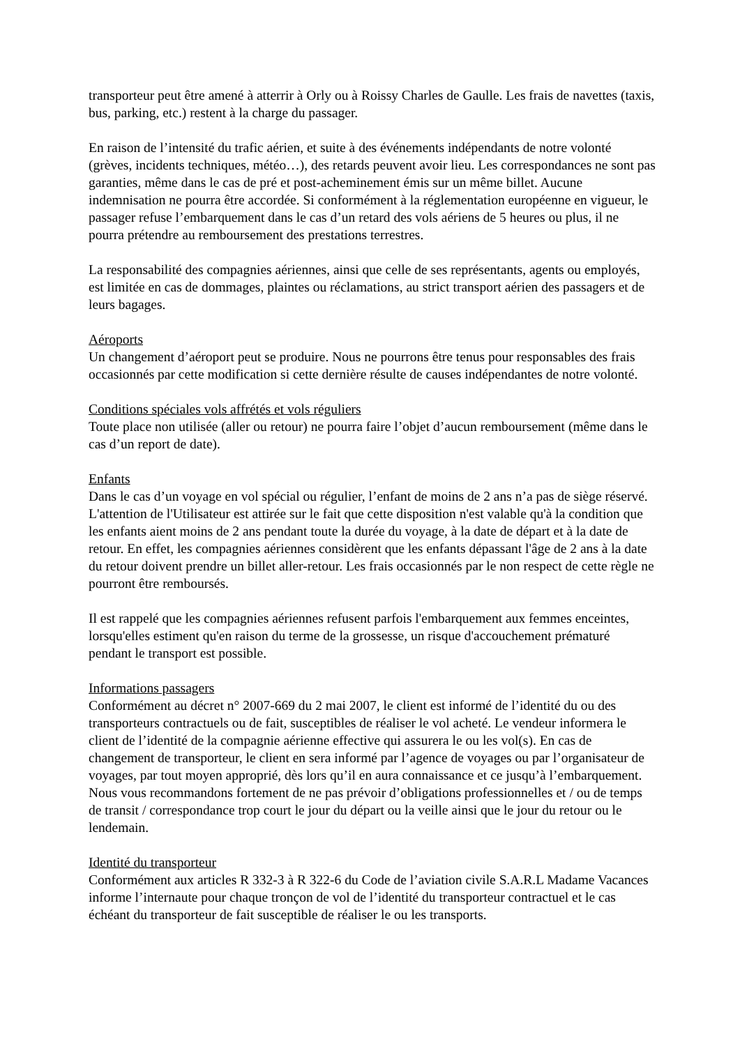transporteur peut être amené à atterrir à Orly ou à Roissy Charles de Gaulle. Les frais de navettes (taxis, bus, parking, etc.) restent à la charge du passager.
En raison de l’intensité du trafic aérien, et suite à des événements indépendants de notre volonté (grèves, incidents techniques, météo…), des retards peuvent avoir lieu. Les correspondances ne sont pas garanties, même dans le cas de pré et post-acheminement émis sur un même billet. Aucune indemnisation ne pourra être accordée. Si conformément à la réglementation européenne en vigueur, le passager refuse l’embarquement dans le cas d’un retard des vols aériens de 5 heures ou plus, il ne pourra prétendre au remboursement des prestations terrestres.
La responsabilité des compagnies aériennes, ainsi que celle de ses représentants, agents ou employés, est limitée en cas de dommages, plaintes ou réclamations, au strict transport aérien des passagers et de leurs bagages.
Aéroports
Un changement d’aéroport peut se produire. Nous ne pourrons être tenus pour responsables des frais occasionnés par cette modification si cette dernière résulte de causes indépendantes de notre volonté.
Conditions spéciales vols affrétés et vols réguliers
Toute place non utilisée (aller ou retour) ne pourra faire l’objet d’aucun remboursement (même dans le cas d’un report de date).
Enfants
Dans le cas d’un voyage en vol spécial ou régulier, l’enfant de moins de 2 ans n’a pas de siège réservé. L'attention de l'Utilisateur est attirée sur le fait que cette disposition n'est valable qu'à la condition que les enfants aient moins de 2 ans pendant toute la durée du voyage, à la date de départ et à la date de retour. En effet, les compagnies aériennes considèrent que les enfants dépassant l'âge de 2 ans à la date du retour doivent prendre un billet aller-retour. Les frais occasionnés par le non respect de cette règle ne pourront être remboursés.
Il est rappelé que les compagnies aériennes refusent parfois l'embarquement aux femmes enceintes, lorsqu'elles estiment qu'en raison du terme de la grossesse, un risque d'accouchement prématuré pendant le transport est possible.
Informations passagers
Conformément au décret n° 2007-669 du 2 mai 2007, le client est informé de l’identité du ou des transporteurs contractuels ou de fait, susceptibles de réaliser le vol acheté. Le vendeur informera le client de l’identité de la compagnie aérienne effective qui assurera le ou les vol(s). En cas de changement de transporteur, le client en sera informé par l’agence de voyages ou par l’organisateur de voyages, par tout moyen approprié, dès lors qu’il en aura connaissance et ce jusqu’à l’embarquement. Nous vous recommandons fortement de ne pas prévoir d’obligations professionnelles et / ou de temps de transit / correspondance trop court le jour du départ ou la veille ainsi que le jour du retour ou le lendemain.
Identité du transporteur
Conformément aux articles R 332-3 à R 322-6 du Code de l’aviation civile S.A.R.L Madame Vacances informe l’internaute pour chaque tronçon de vol de l’identité du transporteur contractuel et le cas échéant du transporteur de fait susceptible de réaliser le ou les transports.